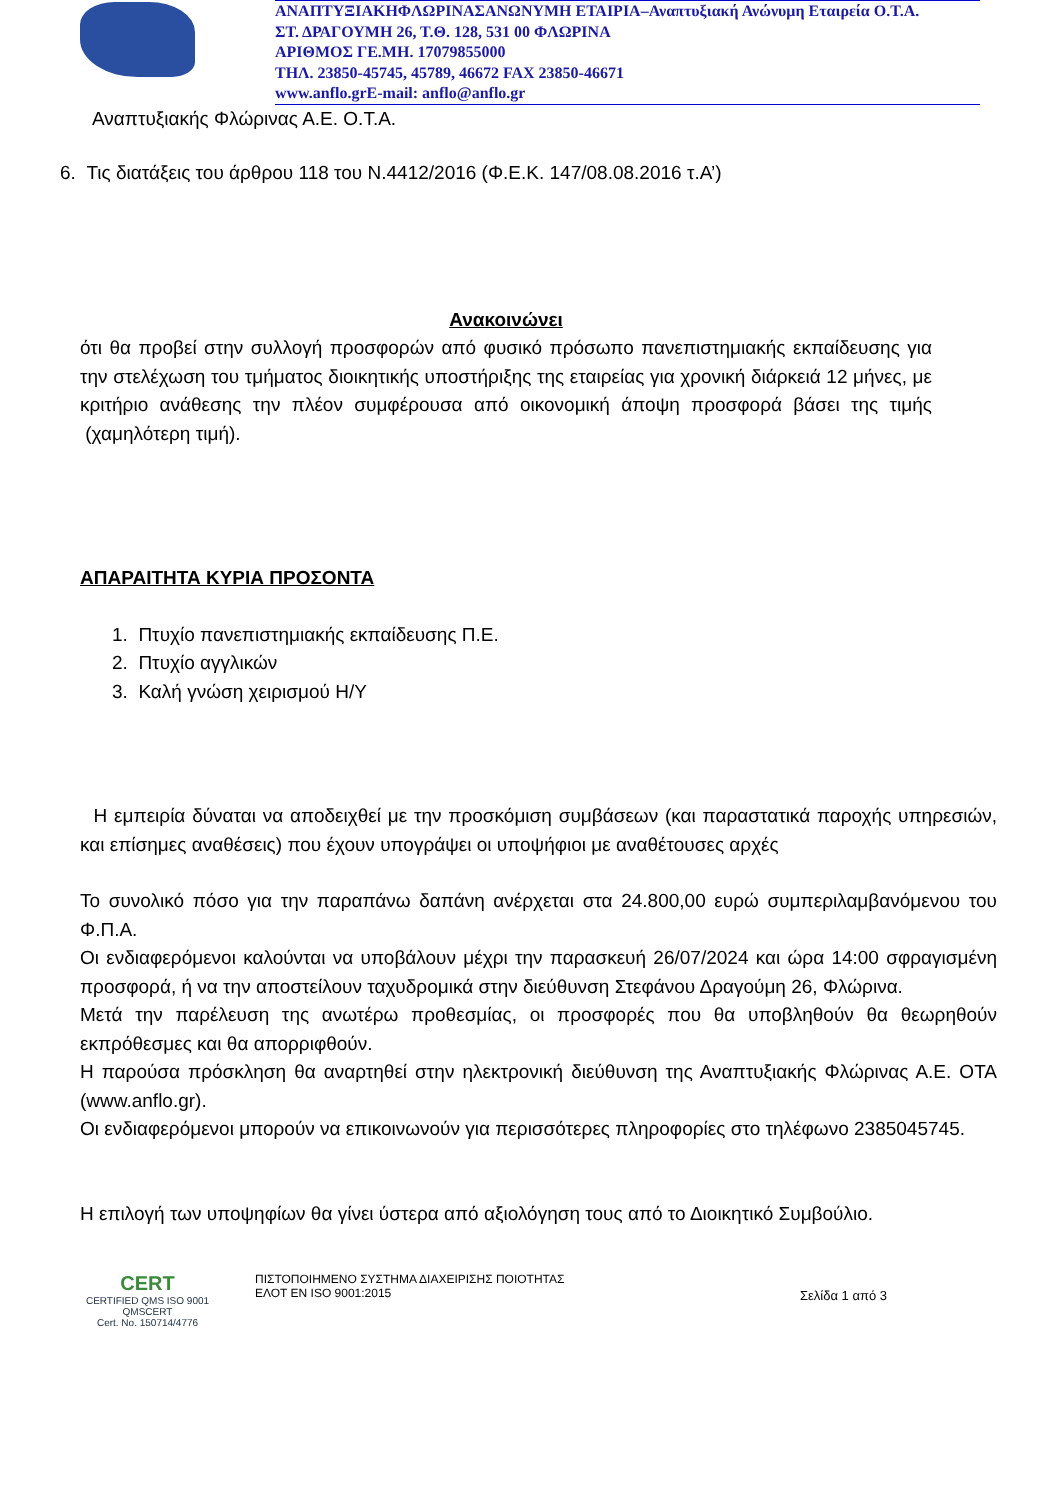ΑΝΑΠΤΥΞΙΑΚΗΦΛΩΡΙΝΑΣΑΝΩΝΥΜΗ ΕΤΑΙΡΙΑ–Αναπτυξιακή Ανώνυμη Εταιρεία Ο.Τ.Α.
ΣΤ. ΔΡΑΓΟΥΜΗ 26, Τ.Θ. 128, 531 00 ΦΛΩΡΙΝΑ
ΑΡΙΘΜΟΣ ΓΕ.ΜΗ. 17079855000
ΤΗΛ. 23850-45745, 45789, 46672 FAX 23850-46671
www.anflo.gr E-mail: anflo@anflo.gr
Αναπτυξιακής Φλώρινας Α.Ε. Ο.Τ.Α.
6. Τις διατάξεις του άρθρου 118 του Ν.4412/2016 (Φ.Ε.Κ. 147/08.08.2016 τ.Α’)
Ανακοινώνει
ότι θα προβεί στην συλλογή προσφορών από φυσικό πρόσωπο πανεπιστημιακής εκπαίδευσης για την στελέχωση του τμήματος διοικητικής υποστήριξης της εταιρείας για χρονική διάρκειά 12 μήνες, με κριτήριο ανάθεσης την πλέον συμφέρουσα από οικονομική άποψη προσφορά βάσει της τιμής (χαμηλότερη τιμή).
ΑΠΑΡΑΙΤΗΤΑ ΚΥΡΙΑ ΠΡΟΣΟΝΤΑ
1. Πτυχίο πανεπιστημιακής εκπαίδευσης Π.Ε.
2. Πτυχίο αγγλικών
3. Καλή γνώση χειρισμού Η/Υ
Η εμπειρία δύναται να αποδειχθεί με την προσκόμιση συμβάσεων (και παραστατικά παροχής υπηρεσιών, και επίσημες αναθέσεις) που έχουν υπογράψει οι υποψήφιοι με αναθέτουσες αρχές
Το συνολικό πόσο για την παραπάνω δαπάνη ανέρχεται στα 24.800,00 ευρώ συμπεριλαμβανόμενου του Φ.Π.Α.
Οι ενδιαφερόμενοι καλούνται να υποβάλουν μέχρι την παρασκευή 26/07/2024 και ώρα 14:00 σφραγισμένη προσφορά, ή να την αποστείλουν ταχυδρομικά στην διεύθυνση Στεφάνου Δραγούμη 26, Φλώρινα.
Μετά την παρέλευση της ανωτέρω προθεσμίας, οι προσφορές που θα υποβληθούν θα θεωρηθούν εκπρόθεσμες και θα απορριφθούν.
Η παρούσα πρόσκληση θα αναρτηθεί στην ηλεκτρονική διεύθυνση της Αναπτυξιακής Φλώρινας Α.Ε. ΟΤΑ (www.anflo.gr).
Οι ενδιαφερόμενοι μπορούν να επικοινωνούν για περισσότερες πληροφορίες στο τηλέφωνο 2385045745.
Η επιλογή των υποψηφίων θα γίνει ύστερα από αξιολόγηση τους από το Διοικητικό Συμβούλιο.
CERT
CERTIFIED QMS ISO 9001
QMSCERT
Cert. No. 150714/4776
ΠΙΣΤΟΠΟΙΗΜΕΝΟ ΣΥΣΤΗΜΑ ΔΙΑΧΕΙΡΙΣΗΣ ΠΟΙΟΤΗΤΑΣ
ΕΛΟΤ EN ISO 9001:2015
Σελίδα 1 από 3